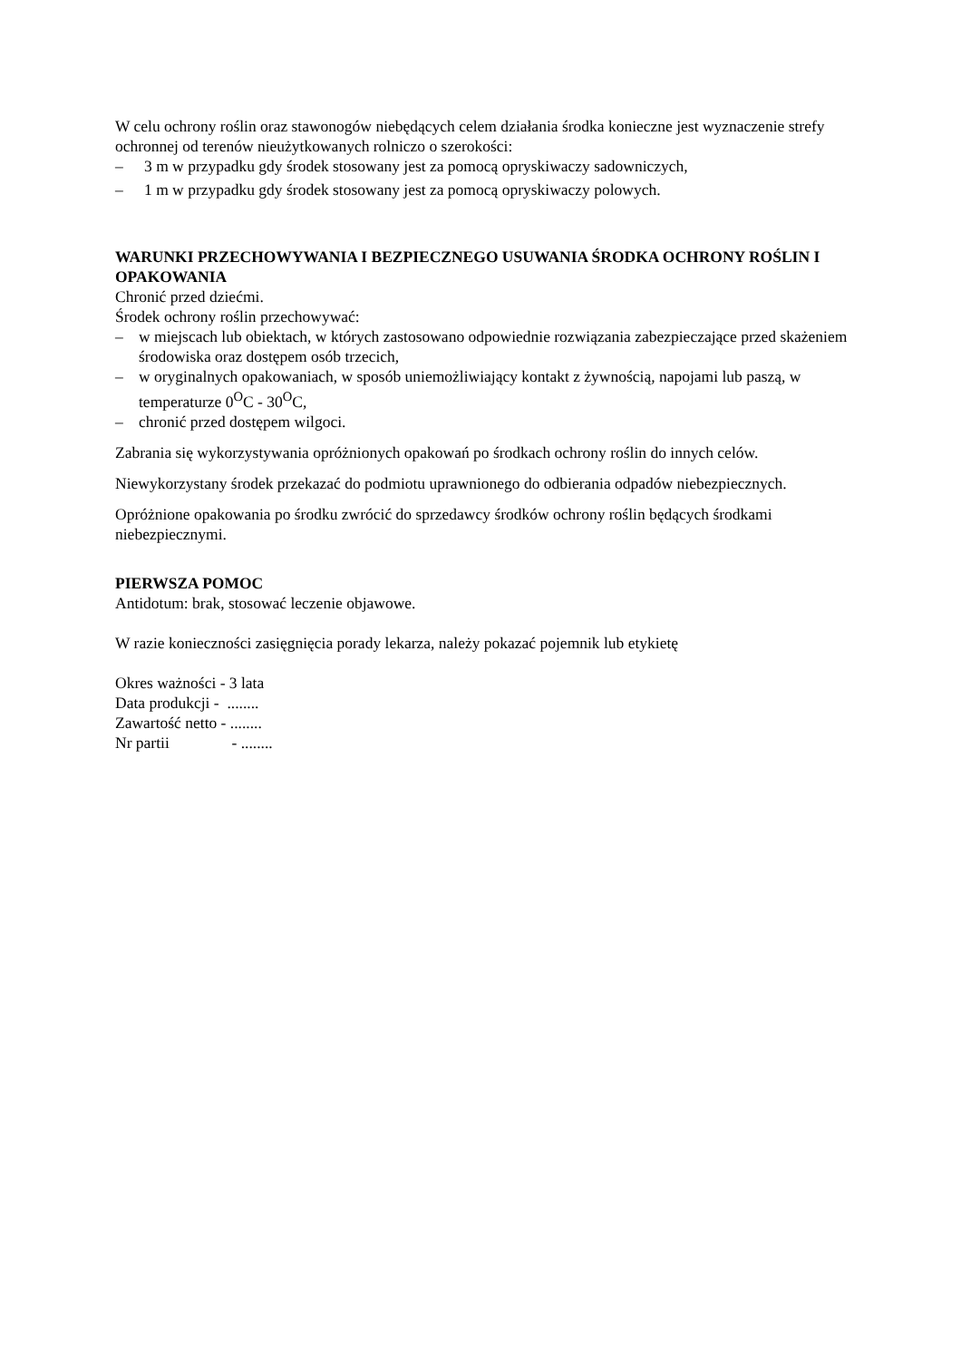W celu ochrony roślin oraz stawonogów niebędących celem działania środka konieczne jest wyznaczenie strefy ochronnej od terenów nieużytkowanych rolniczo o szerokości:
– 3 m w przypadku gdy środek stosowany jest za pomocą opryskiwaczy sadowniczych,
– 1 m w przypadku gdy środek stosowany jest za pomocą opryskiwaczy polowych.
WARUNKI PRZECHOWYWANIA I BEZPIECZNEGO USUWANIA ŚRODKA OCHRONY ROŚLIN I OPAKOWANIA
Chronić przed dziećmi.
Środek ochrony roślin przechowywać:
– w miejscach lub obiektach, w których zastosowano odpowiednie rozwiązania zabezpieczające przed skażeniem środowiska oraz dostępem osób trzecich,
– w oryginalnych opakowaniach, w sposób uniemożliwiający kontakt z żywnością, napojami lub paszą, w temperaturze 0<sup>O</sup>C - 30<sup>O</sup>C,
– chronić przed dostępem wilgoci.
Zabrania się wykorzystywania opróżnionych opakowań po środkach ochrony roślin do innych celów.
Niewykorzystany środek przekazać do podmiotu uprawnionego do odbierania odpadów niebezpiecznych.
Opróżnione opakowania po środku zwrócić do sprzedawcy środków ochrony roślin będących środkami niebezpiecznymi.
PIERWSZA POMOC
Antidotum: brak, stosować leczenie objawowe.
W razie konieczności zasięgnięcia porady lekarza, należy pokazać pojemnik lub etykietę
Okres ważności - 3 lata
Data produkcji - ........
Zawartość netto - ........
Nr partii - ........